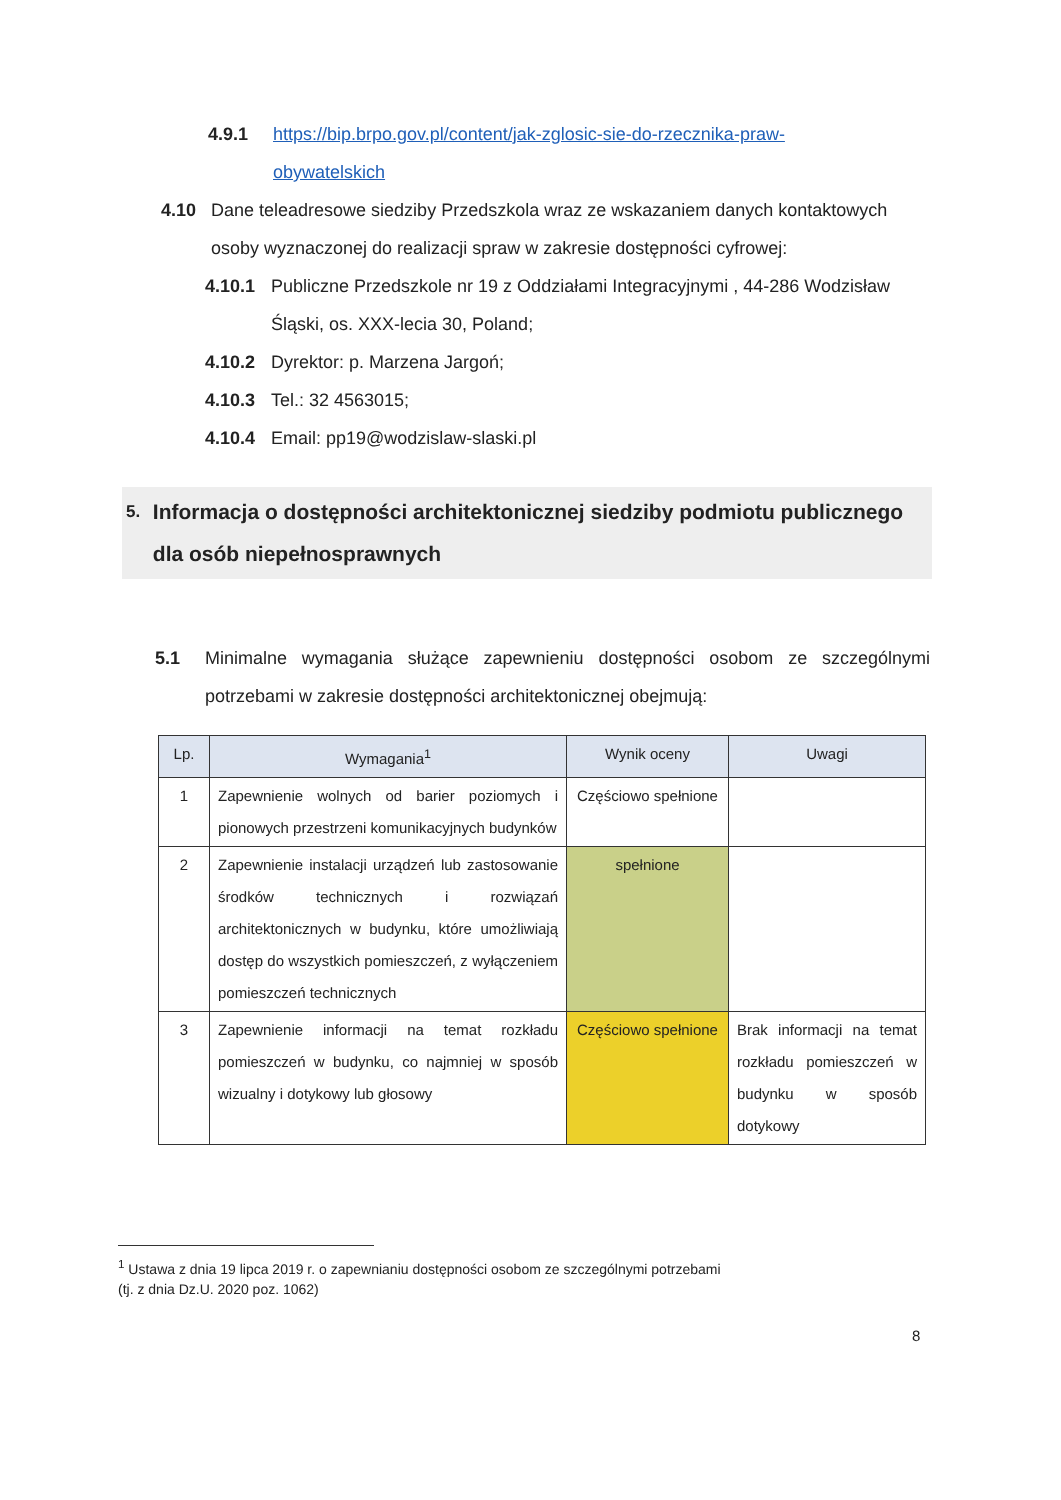4.9.1 https://bip.brpo.gov.pl/content/jak-zglosic-sie-do-rzecznika-praw-
obywatelskich
4.10 Dane teleadresowe siedziby Przedszkola wraz ze wskazaniem danych kontaktowych osoby wyznaczonej do realizacji spraw w zakresie dostępności cyfrowej:
4.10.1 Publiczne Przedszkole nr 19 z Oddziałami Integracyjnymi , 44-286 Wodzisław Śląski, os. XXX-lecia 30, Poland;
4.10.2 Dyrektor: p. Marzena Jargoń;
4.10.3 Tel.: 32 4563015;
4.10.4 Email: pp19@wodzislaw-slaski.pl
5. Informacja o dostępności architektonicznej siedziby podmiotu publicznego dla osób niepełnosprawnych
5.1 Minimalne wymagania służące zapewnieniu dostępności osobom ze szczególnymi potrzebami w zakresie dostępności architektonicznej obejmują:
| Lp. | Wymagania<sup>1</sup> | Wynik oceny | Uwagi |
| --- | --- | --- | --- |
| 1 | Zapewnienie wolnych od barier poziomych i pionowych przestrzeni komunikacyjnych budynków | Częściowo spełnione | |
| 2 | Zapewnienie instalacji urządzeń lub zastosowanie środków technicznych i rozwiązań architektonicznych w budynku, które umożliwiają dostęp do wszystkich pomieszczeń, z wyłączeniem pomieszczeń technicznych | spełnione | |
| 3 | Zapewnienie informacji na temat rozkładu pomieszczeń w budynku, co najmniej w sposób wizualny i dotykowy lub głosowy | Częściowo spełnione | Brak informacji na temat rozkładu pomieszczeń w budynku w sposób dotykowy |
<sup>1</sup> Ustawa z dnia 19 lipca 2019 r. o zapewnianiu dostępności osobom ze szczególnymi potrzebami
(tj. z dnia Dz.U. 2020 poz. 1062)
8